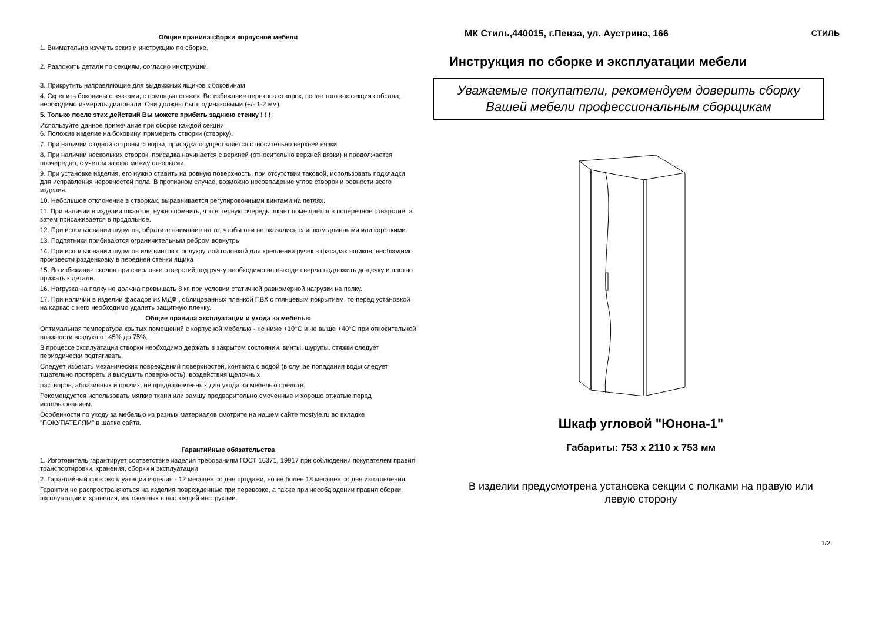Общие правила сборки корпусной мебели
1. Внимательно изучить эскиз и инструкцию по сборке.
2. Разложить детали по секциям, согласно инструкции.
3. Прикрутить направляющие для выдвижных ящиков к боковинам
4. Скрепить боковины с вязками, с помощью стяжек. Во избежание перекоса створок, после того как секция собрана, необходимо измерить диагонали. Они должны быть одинаковыми (+/- 1-2 мм).
5. Только после этих действий Вы можете прибить заднюю стенку ! ! !
Используйте данное примечание при сборке каждой секции
6. Положив изделие на боковину, примерить створки (створку).
7. При наличии с одной стороны створки, присадка осуществляется относительно верхней вязки.
8. При наличии нескольких створок, присадка начинается с верхней (относительно верхней вязки) и продолжается поочередно, с учетом зазора между створками.
9. При установке изделия, его нужно ставить на ровную поверхность, при отсутствии таковой, использовать подкладки для исправления неровностей пола. В противном случае, возможно несовпадение углов створок и ровности всего изделия.
10. Небольшое отклонение в створках, выравнивается регулировочными винтами на петлях.
11. При наличии в изделии шкантов, нужно помнить, что в первую очередь шкант помещается в поперечное отверстие, а затем присаживается в продольное.
12. При использовании шурупов, обратите внимание на то, чтобы они не оказались слишком длинными или короткими.
13. Подпятники прибиваются ограничительным ребром вовнутрь
14. При использовании шурупов или винтов с полукруглой головкой для крепления ручек в фасадах ящиков, необходимо произвести разденковку в передней стенки ящика
15. Во избежание сколов при сверловке отверстий под ручку необходимо на выходе сверла подложить дощечку и плотно прижать к детали.
16. Нагрузка на полку не должна превышать 8 кг, при условии статичной равномерной нагрузки на полку.
17. При наличии в изделии фасадов из МДФ , облицованных пленкой ПВХ с глянцевым покрытием, то перед установкой на каркас с него необходимо удалить защитную пленку.
Общие правила эксплуатации и ухода за мебелью
Оптимальная температура крытых помещений с корпусной мебелью - не ниже +10°С и не выше +40°С при относительной влажности воздуха от 45% до 75%.
В процессе эксплуатации створки необходимо держать в закрытом состоянии, винты, шурупы, стяжки следует периодически подтягивать.
Следует избегать механических повреждений поверхностей, контакта с водой (в случае попадания воды следует тщательно протереть и высушить поверхность), воздействия щелочных
растворов, абразивных и прочих, не предназначенных для ухода за мебелью средств.
Рекомендуется использовать мягкие ткани или замшу предварительно смоченные и хорошо отжатые перед использованием.
Особенности по уходу за мебелью из разных материалов смотрите на нашем сайте mcstyle.ru во вкладке "ПОКУПАТЕЛЯМ" в шапке сайта.
Гарантийные обязательства
1. Изготовитель гарантирует соответствие изделия требованиям ГОСТ 16371, 19917 при соблюдении покупателем правил транспортировки, хранения, сборки и эксплуатации
2. Гарантийный срок эксплуатации изделия - 12 месяцев со дня продажи, но не более 18 месяцев со дня изготовления.
Гарантии не распространяються на изделия поврежденные при перевозке, а также при несобдюдении правил сборки, эксплуатации и хранения, изложенных в настоящей инструкции.
МК Стиль,440015, г.Пенза, ул. Аустрина, 166
СТИЛЬ
Инструкция по сборке и эксплуатации мебели
Уважаемые покупатели, рекомендуем доверить сборку
Вашей мебели профессиональным сборщикам
Шкаф угловой "Юнона-1"
Габариты: 753 х 2110 х 753 мм
В изделии предусмотрена установка секции с полками на правую или
левую сторону
1/2